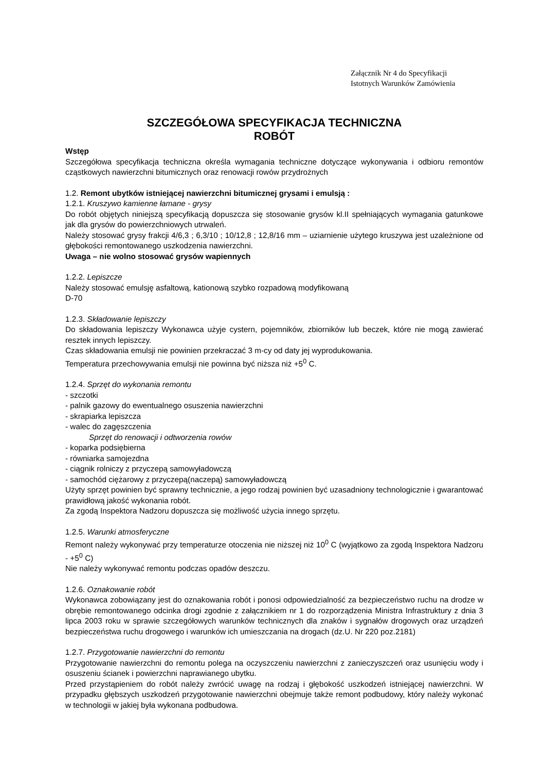Załącznik Nr 4 do Specyfikacji
Istotnych Warunków Zamówienia
SZCZEGÓŁOWA SPECYFIKACJA TECHNICZNA
ROBÓT
Wstęp
Szczegółowa specyfikacja techniczna określa wymagania techniczne dotyczące wykonywania i odbioru remontów cząstkowych nawierzchni bitumicznych oraz renowacji rowów przydrożnych
1.2. Remont ubytków istniejącej nawierzchni bitumicznej grysami i emulsją :
1.2.1. Kruszywo kamienne łamane - grysy
Do robót objętych niniejszą specyfikacją dopuszcza się stosowanie grysów kl.II spełniających wymagania gatunkowe jak dla grysów do powierzchniowych utrwaleń.
Należy stosować grysy frakcji 4/6,3 ; 6,3/10 ; 10/12,8 ; 12,8/16 mm – uziarnienie użytego kruszywa jest uzależnione od głębokości remontowanego uszkodzenia nawierzchni.
Uwaga – nie wolno stosować grysów wapiennych
1.2.2. Lepiszcze
Należy stosować emulsję asfaltową, kationową szybko rozpadową modyfikowaną
D-70
1.2.3. Składowanie lepiszczy
Do składowania lepiszczy Wykonawca użyje cystern, pojemników, zbiorników lub beczek, które nie mogą zawierać resztek innych lepiszczy.
Czas składowania emulsji nie powinien przekraczać 3 m-cy od daty jej wyprodukowania.
Temperatura przechowywania emulsji nie powinna być niższa niż +5<sup>0</sup> C.
1.2.4. Sprzęt do wykonania remontu
- szczotki
- palnik gazowy do ewentualnego osuszenia nawierzchni
- skrapiarka lepiszcza
- walec do zagęszczenia
Sprzęt do renowacji i odtworzenia rowów
- koparka podsiębierna
- równiarka samojezdna
- ciągnik rolniczy z przyczepą samowyładowczą
- samochód ciężarowy z przyczepą(naczepą) samowyładowczą
Użyty sprzęt powinien być sprawny technicznie, a jego rodzaj powinien być uzasadniony technologicznie i gwarantować prawidłową jakość wykonania robót.
Za zgodą Inspektora Nadzoru dopuszcza się możliwość użycia innego sprzętu.
1.2.5. Warunki atmosferyczne
Remont należy wykonywać przy temperaturze otoczenia nie niższej niż 10<sup>0</sup> C (wyjątkowo za zgodą Inspektora Nadzoru - +5<sup>0</sup> C)
Nie należy wykonywać remontu podczas opadów deszczu.
1.2.6. Oznakowanie robót
Wykonawca zobowiązany jest do oznakowania robót i ponosi odpowiedzialność za bezpieczeństwo ruchu na drodze w obrębie remontowanego odcinka drogi zgodnie z załącznikiem nr 1 do rozporządzenia Ministra Infrastruktury z dnia 3 lipca 2003 roku w sprawie szczegółowych warunków technicznych dla znaków i sygnałów drogowych oraz urządzeń bezpieczeństwa ruchu drogowego i warunków ich umieszczania na drogach (dz.U. Nr 220 poz.2181)
1.2.7. Przygotowanie nawierzchni do remontu
Przygotowanie nawierzchni do remontu polega na oczyszczeniu nawierzchni z zanieczyszczeń oraz usunięciu wody i osuszeniu ścianek i powierzchni naprawianego ubytku.
Przed przystąpieniem do robót należy zwrócić uwagę na rodzaj i głębokość uszkodzeń istniejącej nawierzchni. W przypadku głębszych uszkodzeń przygotowanie nawierzchni obejmuje także remont podbudowy, który należy wykonać w technologii w jakiej była wykonana podbudowa.